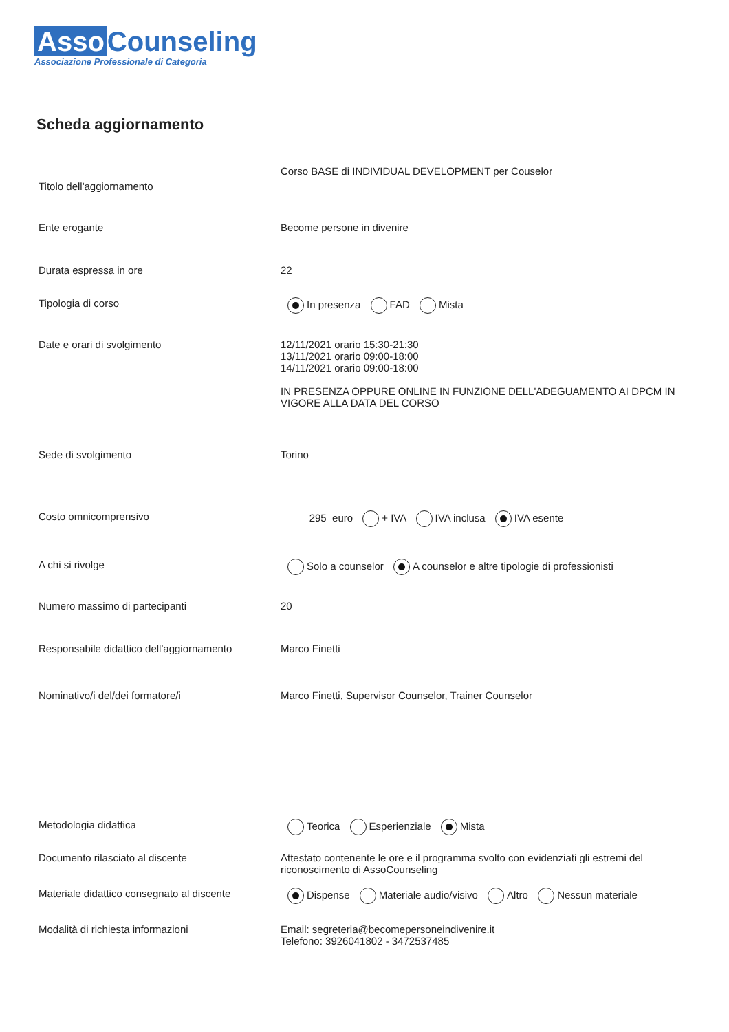Asso Counseling
Associazione Professionale di Categoria
Scheda aggiornamento
Titolo dell'aggiornamento
Corso BASE di INDIVIDUAL DEVELOPMENT per Couselor
Ente erogante Become persone in divenire
Durata espressa in ore 22
Tipologia di corso In presenza FAD Mista
Date e orari di svolgimento 12/11/2021 orario 15:30-21:30
13/11/2021 orario 09:00-18:00
14/11/2021 orario 09:00-18:00
IN PRESENZA OPPURE ONLINE IN FUNZIONE DELL'ADEGUAMENTO AI DPCM IN VIGORE ALLA DATA DEL CORSO
Sede di svolgimento Torino
Costo omnicomprensivo 295 euro + IVA IVA inclusa IVA esente
A chi si rivolge Solo a counselor A counselor e altre tipologie di professionisti
Numero massimo di partecipanti 20
Responsabile didattico dell'aggiornamento
Marco Finetti
Nominativo/i del/dei formatore/i Marco Finetti, Supervisor Counselor, Trainer Counselor
Metodologia didattica Teorica Esperienziale Mista
Documento rilasciato al discente Attestato contenente le ore e il programma svolto con evidenziati gli estremi del riconoscimento di AssoCounseling
Materiale didattico consegnato al discente
Dispense Materiale audio/visivo Altro Nessun materiale
Modalità di richiesta informazioni Email: segreteria@becomepersoneindivenire.it
Telefono: 3926041802 - 3472537485